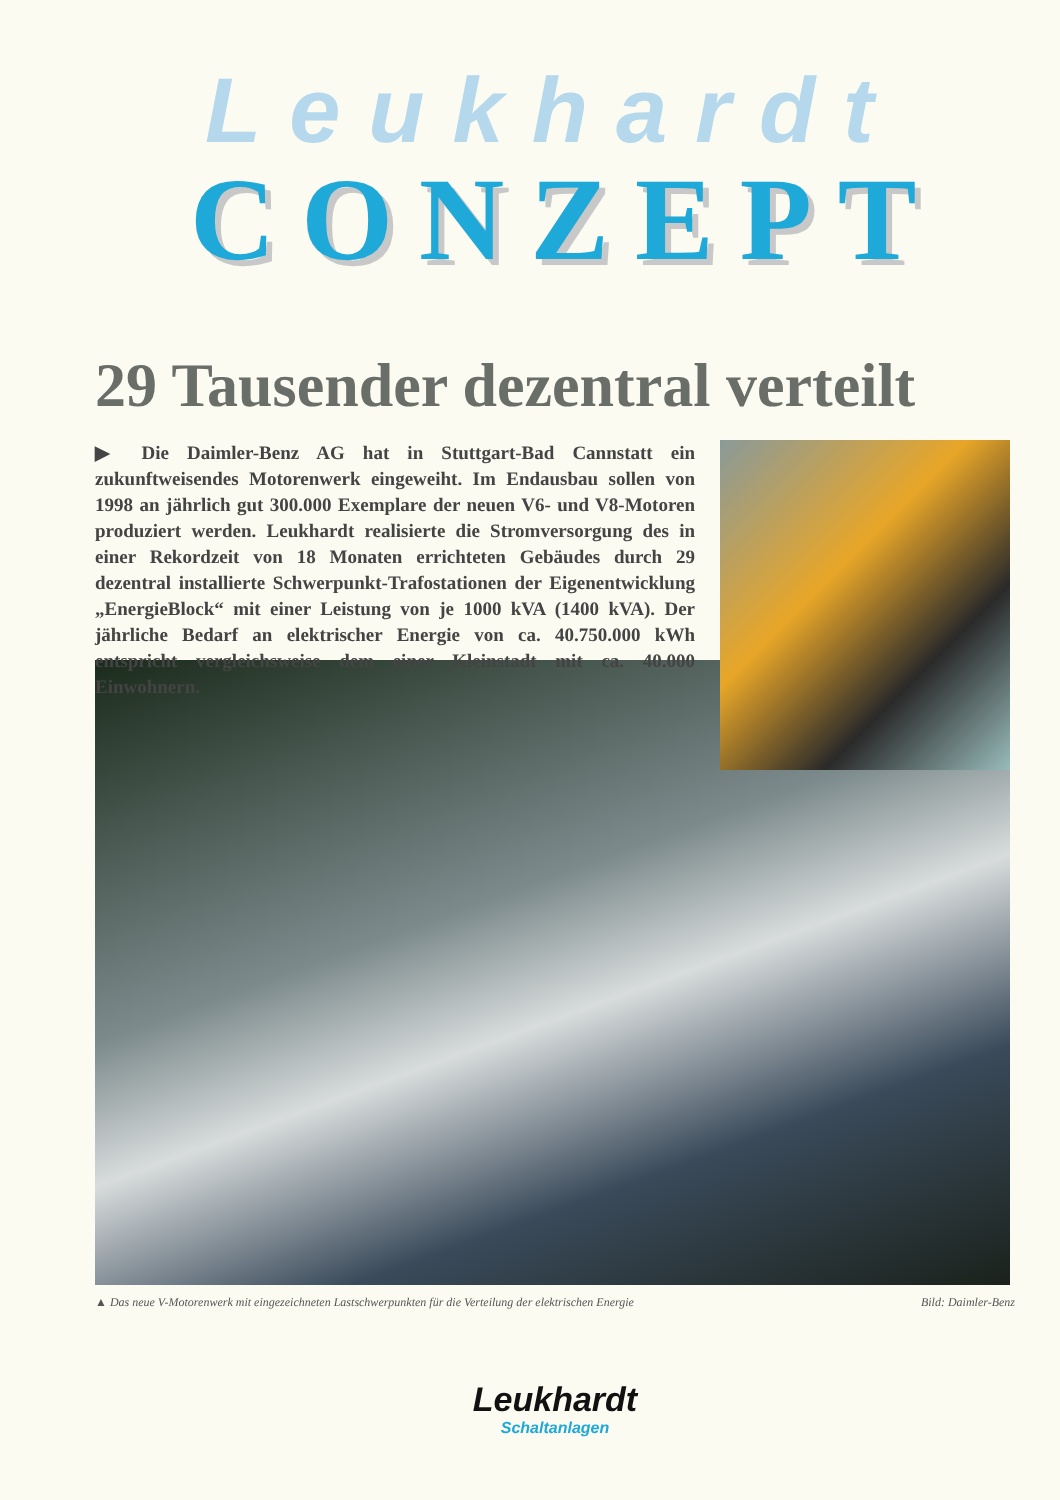Leukhardt
CONZEPT
29 Tausender dezentral verteilt
▶ Die Daimler-Benz AG hat in Stuttgart-Bad Cannstatt ein zukunftweisendes Motorenwerk eingeweiht. Im Endausbau sollen von 1998 an jährlich gut 300.000 Exemplare der neuen V6- und V8-Motoren produziert werden. Leukhardt realisierte die Stromversorgung des in einer Rekordzeit von 18 Monaten errichteten Gebäudes durch 29 dezentral installierte Schwerpunkt-Trafostationen der Eigenentwicklung „EnergieBlock“ mit einer Leistung von je 1000 kVA (1400 kVA). Der jährliche Bedarf an elektrischer Energie von ca. 40.750.000 kWh entspricht vergleichsweise dem einer Kleinstadt mit ca. 40.000 Einwohnern.
▲ Das neue V-Motorenwerk mit eingezeichneten Lastschwerpunkten für die Verteilung der elektrischen Energie Bild: Daimler-Benz
Leukhardt
Schaltanlagen